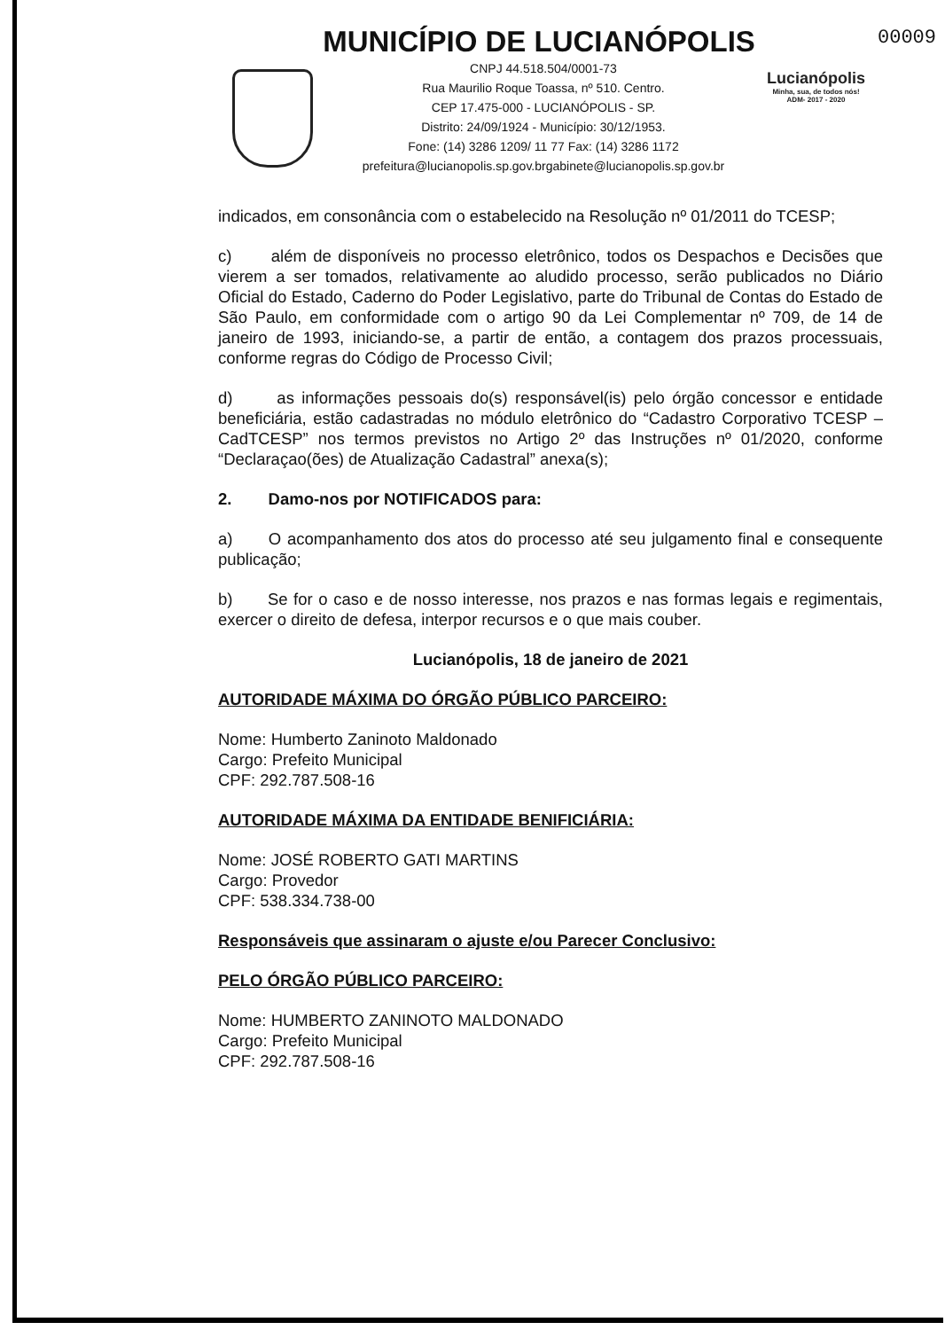MUNICÍPIO DE LUCIANÓPOLIS
00009
CNPJ 44.518.504/0001-73
Rua Maurilio Roque Toassa, nº 510. Centro.
CEP 17.475-000 - LUCIANÓPOLIS - SP.
Distrito: 24/09/1924 - Município: 30/12/1953.
Fone: (14) 3286 1209/ 11 77 Fax: (14) 3286 1172
prefeitura@lucianopolis.sp.gov.brgabinete@lucianopolis.sp.gov.br
Lucianópolis
Minha, sua, de todos nós!
ADM- 2017 - 2020
indicados, em consonância com o estabelecido na Resolução nº 01/2011 do TCESP;
c) além de disponíveis no processo eletrônico, todos os Despachos e Decisões que vierem a ser tomados, relativamente ao aludido processo, serão publicados no Diário Oficial do Estado, Caderno do Poder Legislativo, parte do Tribunal de Contas do Estado de São Paulo, em conformidade com o artigo 90 da Lei Complementar nº 709, de 14 de janeiro de 1993, iniciando-se, a partir de então, a contagem dos prazos processuais, conforme regras do Código de Processo Civil;
d) as informações pessoais do(s) responsável(is) pelo órgão concessor e entidade beneficiária, estão cadastradas no módulo eletrônico do “Cadastro Corporativo TCESP – CadTCESP” nos termos previstos no Artigo 2º das Instruções nº 01/2020, conforme “Declaraçao(ões) de Atualização Cadastral” anexa(s);
2. Damo-nos por NOTIFICADOS para:
a) O acompanhamento dos atos do processo até seu julgamento final e consequente publicação;
b) Se for o caso e de nosso interesse, nos prazos e nas formas legais e regimentais, exercer o direito de defesa, interpor recursos e o que mais couber.
Lucianópolis, 18 de janeiro de 2021
AUTORIDADE MÁXIMA DO ÓRGÃO PÚBLICO PARCEIRO:
Nome: Humberto Zaninoto Maldonado
Cargo: Prefeito Municipal
CPF: 292.787.508-16
AUTORIDADE MÁXIMA DA ENTIDADE BENIFICIÁRIA:
Nome: JOSÉ ROBERTO GATI MARTINS
Cargo: Provedor
CPF: 538.334.738-00
Responsáveis que assinaram o ajuste e/ou Parecer Conclusivo:
PELO ÓRGÃO PÚBLICO PARCEIRO:
Nome: HUMBERTO ZANINOTO MALDONADO
Cargo: Prefeito Municipal
CPF: 292.787.508-16